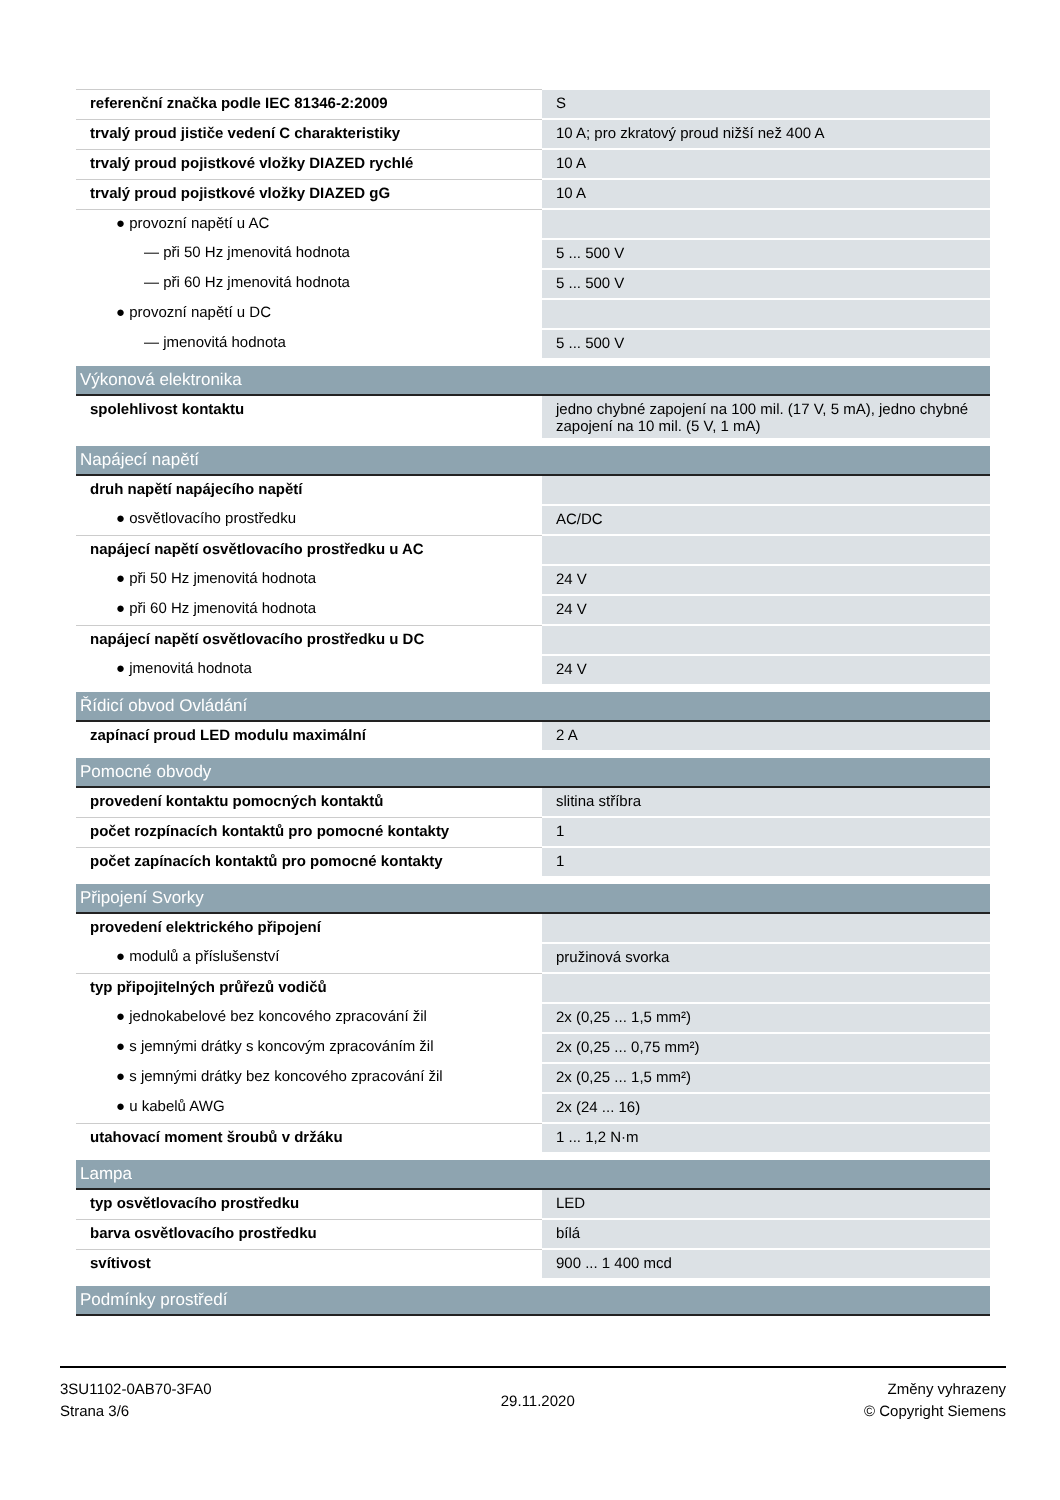| referenční značka podle IEC 81346-2:2009 | S |
| trvalý proud jističe vedení C charakteristiky | 10 A; pro zkratový proud nižší než 400 A |
| trvalý proud pojistkové vložky DIAZED rychlé | 10 A |
| trvalý proud pojistkové vložky DIAZED gG | 10 A |
| ● provozní napětí u AC | |
| — při 50 Hz jmenovitá hodnota | 5 ... 500 V |
| — při 60 Hz jmenovitá hodnota | 5 ... 500 V |
| ● provozní napětí u DC | |
| — jmenovitá hodnota | 5 ... 500 V |
| Výkonová elektronika | |
| spolehlivost kontaktu | jedno chybné zapojení na 100 mil. (17 V, 5 mA), jedno chybné zapojení na 10 mil. (5 V, 1 mA) |
| Napájecí napětí | |
| druh napětí napájecího napětí | |
| ● osvětlovacího prostředku | AC/DC |
| napájecí napětí osvětlovacího prostředku u AC | |
| ● při 50 Hz jmenovitá hodnota | 24 V |
| ● při 60 Hz jmenovitá hodnota | 24 V |
| napájecí napětí osvětlovacího prostředku u DC | |
| ● jmenovitá hodnota | 24 V |
| Řídicí obvod Ovládání | |
| zapínací proud LED modulu maximální | 2 A |
| Pomocné obvody | |
| provedení kontaktu pomocných kontaktů | slitina stříbra |
| počet rozpínacích kontaktů pro pomocné kontakty | 1 |
| počet zapínacích kontaktů pro pomocné kontakty | 1 |
| Připojení Svorky | |
| provedení elektrického připojení | |
| ● modulů a příslušenství | pružinová svorka |
| typ připojitelných průřezů vodičů | |
| ● jednokabelové bez koncového zpracování žil | 2x (0,25 ... 1,5 mm²) |
| ● s jemnými drátky s koncovým zpracováním žil | 2x (0,25 ... 0,75 mm²) |
| ● s jemnými drátky bez koncového zpracování žil | 2x (0,25 ... 1,5 mm²) |
| ● u kabelů AWG | 2x (24 ... 16) |
| utahovací moment šroubů v držáku | 1 ... 1,2 N·m |
| Lampa | |
| typ osvětlovacího prostředku | LED |
| barva osvětlovacího prostředku | bílá |
| svítivost | 900 ... 1 400 mcd |
| Podmínky prostředí | |
3SU1102-0AB70-3FA0
Strana 3/6
29.11.2020
Změny vyhrazeny
© Copyright Siemens